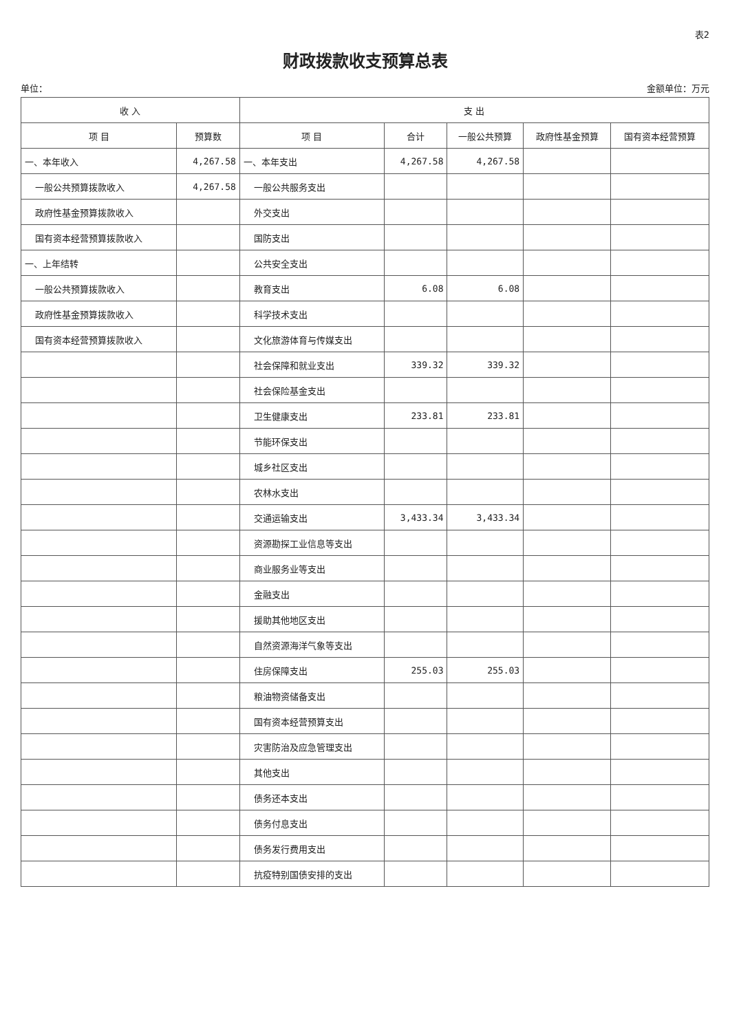表2
财政拨款收支预算总表
单位： 金额单位：万元
| 收 入 | | 支 出 | | | | |
| --- | --- | --- | --- | --- | --- | --- |
| 项 目 | 预算数 | 项 目 | 合计 | 一般公共预算 | 政府性基金预算 | 国有资本经营预算 |
| 一、本年收入 | 4,267.58 | 一、本年支出 | 4,267.58 | 4,267.58 | | |
| 一般公共预算拨款收入 | 4,267.58 | 一般公共服务支出 | | | | |
| 政府性基金预算拨款收入 | | 外交支出 | | | | |
| 国有资本经营预算拨款收入 | | 国防支出 | | | | |
| 一、上年结转 | | 公共安全支出 | | | | |
| 一般公共预算拨款收入 | | 教育支出 | 6.08 | 6.08 | | |
| 政府性基金预算拨款收入 | | 科学技术支出 | | | | |
| 国有资本经营预算拨款收入 | | 文化旅游体育与传媒支出 | | | | |
| | | 社会保障和就业支出 | 339.32 | 339.32 | | |
| | | 社会保险基金支出 | | | | |
| | | 卫生健康支出 | 233.81 | 233.81 | | |
| | | 节能环保支出 | | | | |
| | | 城乡社区支出 | | | | |
| | | 农林水支出 | | | | |
| | | 交通运输支出 | 3,433.34 | 3,433.34 | | |
| | | 资源勘探工业信息等支出 | | | | |
| | | 商业服务业等支出 | | | | |
| | | 金融支出 | | | | |
| | | 援助其他地区支出 | | | | |
| | | 自然资源海洋气象等支出 | | | | |
| | | 住房保障支出 | 255.03 | 255.03 | | |
| | | 粮油物资储备支出 | | | | |
| | | 国有资本经营预算支出 | | | | |
| | | 灾害防治及应急管理支出 | | | | |
| | | 其他支出 | | | | |
| | | 债务还本支出 | | | | |
| | | 债务付息支出 | | | | |
| | | 债务发行费用支出 | | | | |
| | | 抗疫特别国债安排的支出 | | | | |